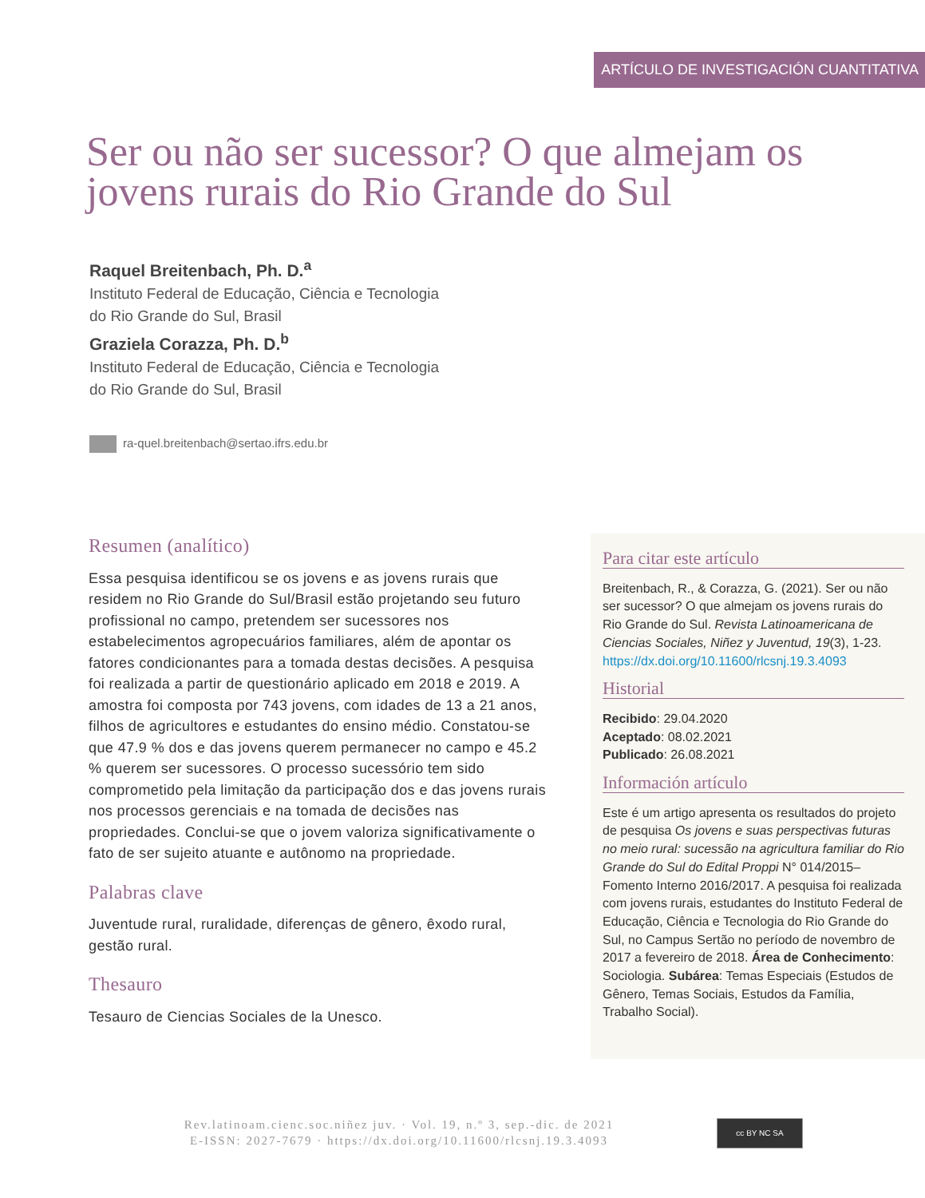ARTÍCULO DE INVESTIGACIÓN CUANTITATIVA
Ser ou não ser sucessor? O que almejam os jovens rurais do Rio Grande do Sul
Raquel Breitenbach, Ph. D.<sup>a</sup>
Instituto Federal de Educação, Ciência e Tecnologia
do Rio Grande do Sul, Brasil
Graziela Corazza, Ph. D.<sup>b</sup>
Instituto Federal de Educação, Ciência e Tecnologia
do Rio Grande do Sul, Brasil
ra-quel.breitenbach@sertao.ifrs.edu.br
Resumen (analítico)
Essa pesquisa identificou se os jovens e as jovens rurais que residem no Rio Grande do Sul/Brasil estão projetando seu futuro profissional no campo, pretendem ser sucessores nos estabelecimentos agropecuários familiares, além de apontar os fatores condicionantes para a tomada destas decisões. A pesquisa foi realizada a partir de questionário aplicado em 2018 e 2019. A amostra foi composta por 743 jovens, com idades de 13 a 21 anos, filhos de agricultores e estudantes do ensino médio. Constatou-se que 47.9 % dos e das jovens querem permanecer no campo e 45.2 % querem ser sucessores. O processo sucessório tem sido comprometido pela limitação da participação dos e das jovens rurais nos processos gerenciais e na tomada de decisões nas propriedades. Conclui-se que o jovem valoriza significativamente o fato de ser sujeito atuante e autônomo na propriedade.
Palabras clave
Juventude rural, ruralidade, diferenças de gênero, êxodo rural, gestão rural.
Thesauro
Tesauro de Ciencias Sociales de la Unesco.
Para citar este artículo
Breitenbach, R., & Corazza, G. (2021). Ser ou não ser sucessor? O que almejam os jovens rurais do Rio Grande do Sul. Revista Latinoamericana de Ciencias Sociales, Niñez y Juventud, 19(3), 1-23. https://dx.doi.org/10.11600/rlcsnj.19.3.4093
Historial
Recibido: 29.04.2020
Aceptado: 08.02.2021
Publicado: 26.08.2021
Información artículo
Este é um artigo apresenta os resultados do projeto de pesquisa Os jovens e suas perspectivas futuras no meio rural: sucessão na agricultura familiar do Rio Grande do Sul do Edital Proppi N° 014/2015–Fomento Interno 2016/2017. A pesquisa foi realizada com jovens rurais, estudantes do Instituto Federal de Educação, Ciência e Tecnologia do Rio Grande do Sul, no Campus Sertão no período de novembro de 2017 a fevereiro de 2018. Área de Conhecimento: Sociologia. Subárea: Temas Especiais (Estudos de Gênero, Temas Sociais, Estudos da Família, Trabalho Social).
Rev.latinoam.cienc.soc.niñez juv. · Vol. 19, n.º 3, sep.-dic. de 2021
E-ISSN: 2027-7679 · https://dx.doi.org/10.11600/rlcsnj.19.3.4093
cc BY NC SA